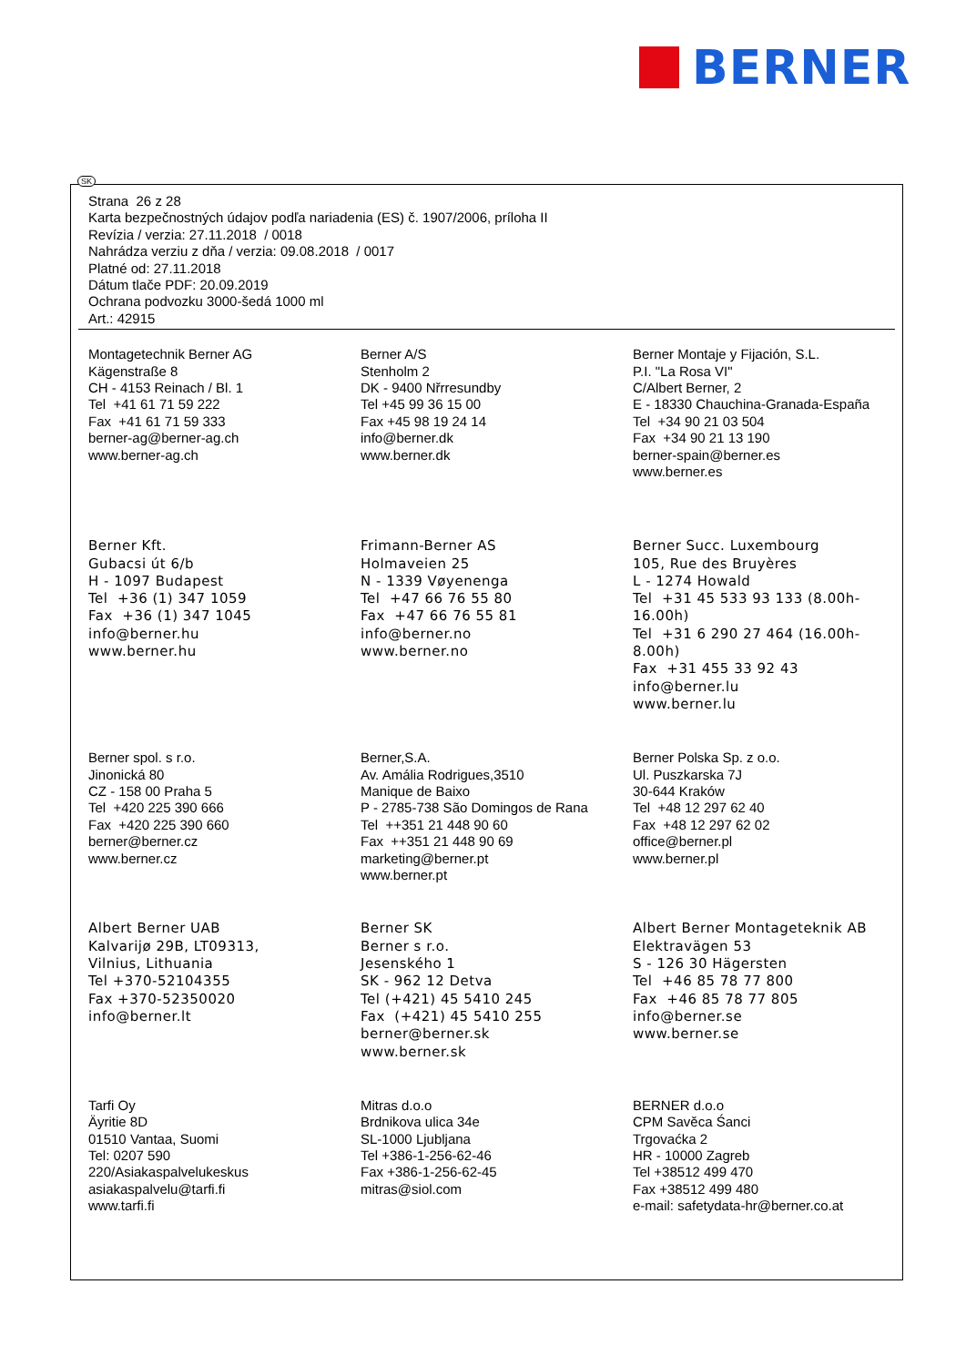BERNER
Strana 26 z 28
Karta bezpečnostných údajov podľa nariadenia (ES) č. 1907/2006, príloha II
Revízia / verzia: 27.11.2018 / 0018
Nahrádza verziu z dňa / verzia: 09.08.2018 / 0017
Platné od: 27.11.2018
Dátum tlače PDF: 20.09.2019
Ochrana podvozku 3000-šedá 1000 ml
Art.: 42915
Montagetechnik Berner AG
Kägenstraße 8
CH - 4153 Reinach / Bl. 1
Tel +41 61 71 59 222
Fax +41 61 71 59 333
berner-ag@berner-ag.ch
www.berner-ag.ch
Berner A/S
Stenholm 2
DK - 9400 Nřrresundby
Tel +45 99 36 15 00
Fax +45 98 19 24 14
info@berner.dk
www.berner.dk
Berner Montaje y Fijación, S.L.
P.I. "La Rosa VI"
C/Albert Berner, 2
E - 18330 Chauchina-Granada-España
Tel +34 90 21 03 504
Fax +34 90 21 13 190
berner-spain@berner.es
www.berner.es
Berner Kft.
Gubacsi út 6/b
H - 1097 Budapest
Tel +36 (1) 347 1059
Fax +36 (1) 347 1045
info@berner.hu
www.berner.hu
Frimann-Berner AS
Holmaveien 25
N - 1339 Vøyenenga
Tel +47 66 76 55 80
Fax +47 66 76 55 81
info@berner.no
www.berner.no
Berner Succ. Luxembourg
105, Rue des Bruyères
L - 1274 Howald
Tel +31 45 533 93 133 (8.00h-16.00h)
Tel +31 6 290 27 464 (16.00h-8.00h)
Fax +31 455 33 92 43
info@berner.lu
www.berner.lu
Berner spol. s r.o.
Jinonická 80
CZ - 158 00 Praha 5
Tel +420 225 390 666
Fax +420 225 390 660
berner@berner.cz
www.berner.cz
Berner,S.A.
Av. Amália Rodrigues,3510
Manique de Baixo
P - 2785-738 São Domingos de Rana
Tel ++351 21 448 90 60
Fax ++351 21 448 90 69
marketing@berner.pt
www.berner.pt
Berner Polska Sp. z o.o.
Ul. Puszkarska 7J
30-644 Kraków
Tel +48 12 297 62 40
Fax +48 12 297 62 02
office@berner.pl
www.berner.pl
Albert Berner UAB
Kalvarijø 29B, LT09313,
Vilnius, Lithuania
Tel +370-52104355
Fax +370-52350020
info@berner.lt
Berner SK
Berner s r.o.
Jesenského 1
SK - 962 12 Detva
Tel (+421) 45 5410 245
Fax (+421) 45 5410 255
berner@berner.sk
www.berner.sk
Albert Berner Montageteknik AB
Elektravägen 53
S - 126 30 Hägersten
Tel +46 85 78 77 800
Fax +46 85 78 77 805
info@berner.se
www.berner.se
Tarfi Oy
Äyritie 8D
01510 Vantaa, Suomi
Tel: 0207 590
220/Asiakaspalvelukeskus
asiakaspalvelu@tarfi.fi
www.tarfi.fi
Mitras d.o.o
Brdnikova ulica 34e
SL-1000 Ljubljana
Tel +386-1-256-62-46
Fax +386-1-256-62-45
mitras@siol.com
BERNER d.o.o
CPM Savěca Śanci
Trgovaćka 2
HR - 10000 Zagreb
Tel +38512 499 470
Fax +38512 499 480
e-mail: safetydata-hr@berner.co.at
SK